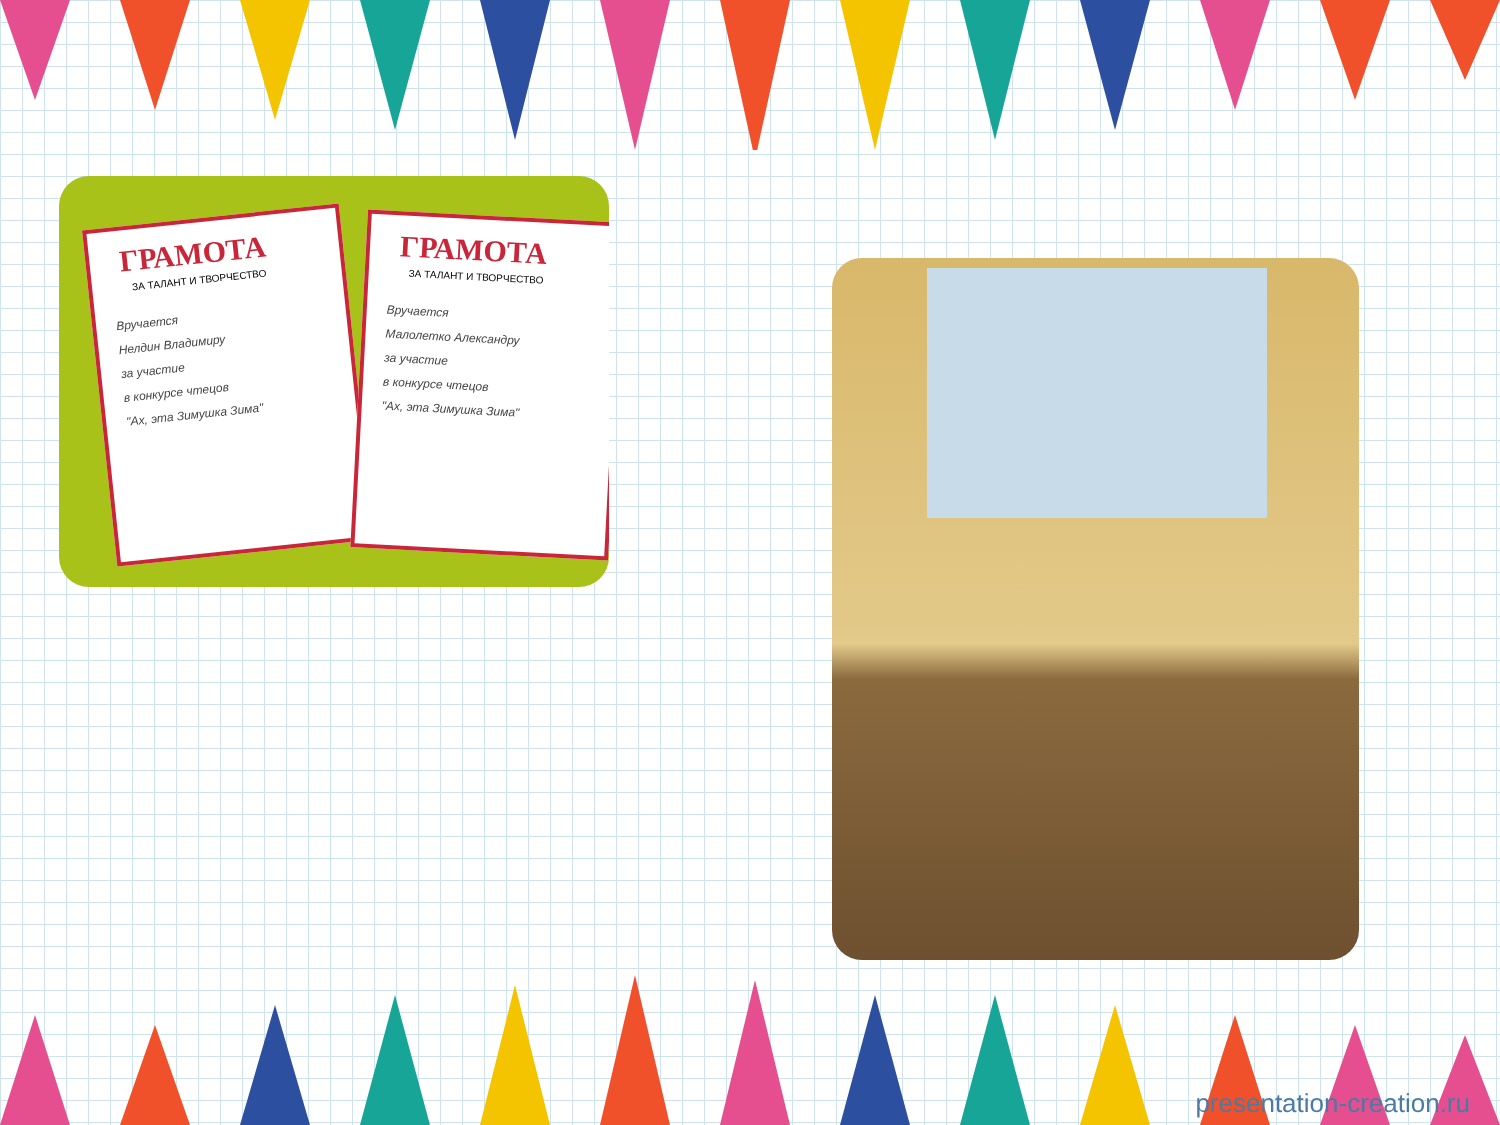ГРАМОТА
ЗА ТАЛАНТ И ТВОРЧЕСТВО
Вручается
Нелдин Владимиру
за участие
в конкурсе чтецов
"Ах, эта Зимушка Зима"
ГРАМОТА
ЗА ТАЛАНТ И ТВОРЧЕСТВО
Вручается
Малолетко Александру
за участие
в конкурсе чтецов
"Ах, эта Зимушка Зима"
presentation-creation.ru